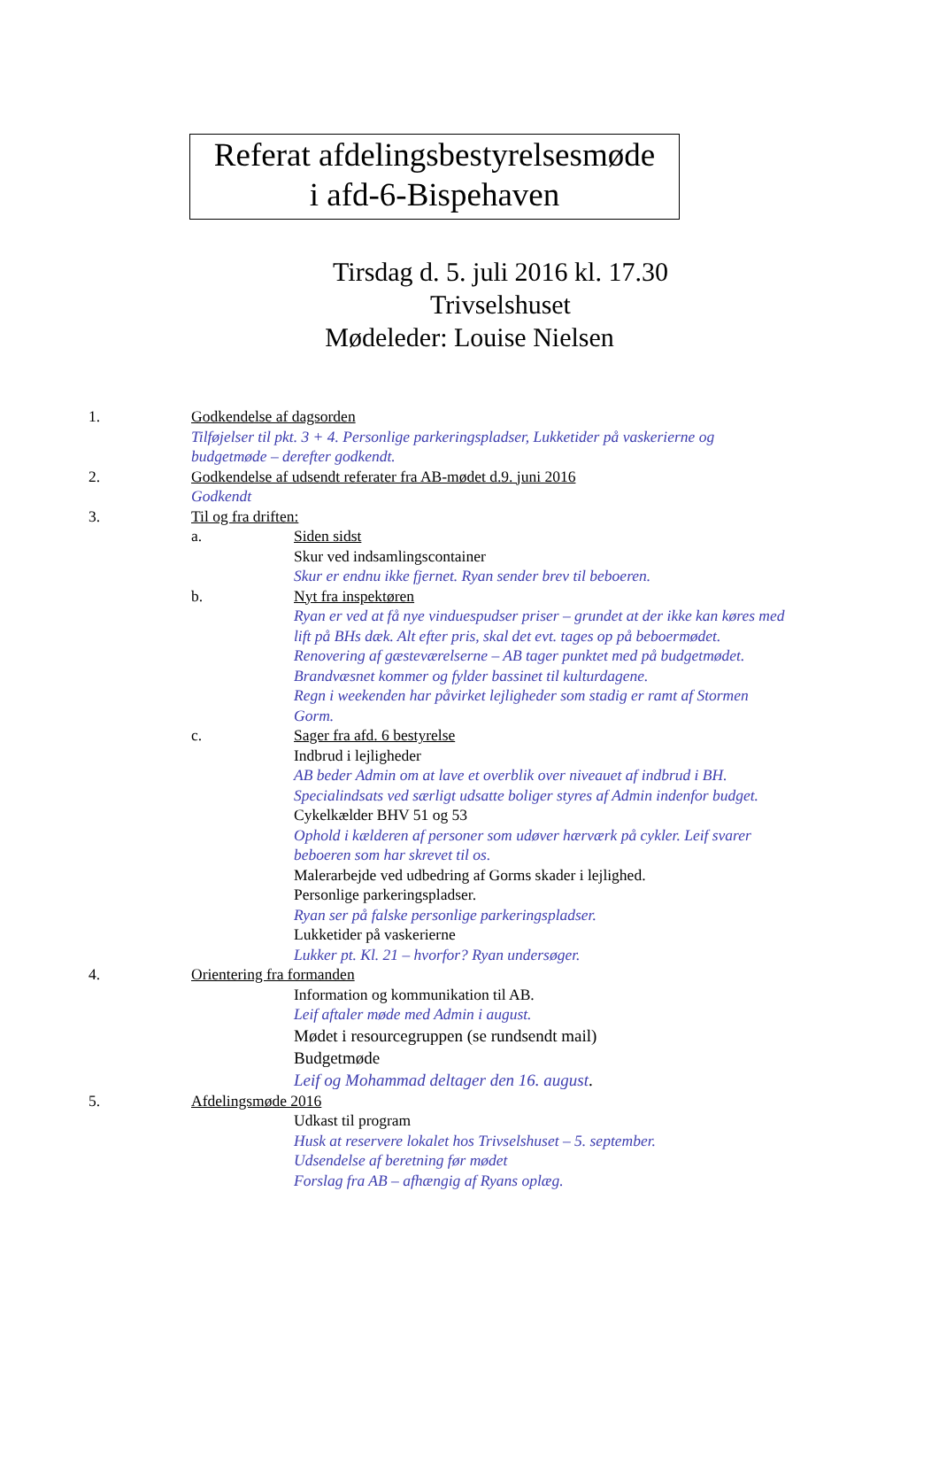Referat afdelingsbestyrelsesmøde
i afd-6-Bispehaven
Tirsdag d. 5. juli 2016 kl. 17.30
Trivselshuset
Mødeleder: Louise Nielsen
1. Godkendelse af dagsorden
Tilføjelser til pkt. 3 + 4. Personlige parkeringspladser, Lukketider på vaskerierne og
budgetmøde – derefter godkendt.
2. Godkendelse af udsendt referater fra AB-mødet d.9. juni 2016
Godkendt
3. Til og fra driften:
a. Siden sidst
Skur ved indsamlingscontainer
Skur er endnu ikke fjernet. Ryan sender brev til beboeren.
b. Nyt fra inspektøren
Ryan er ved at få nye vinduespudser priser – grundet at der ikke kan køres med
lift på BHs dæk. Alt efter pris, skal det evt. tages op på beboermødet.
Renovering af gæsteværelserne – AB tager punktet med på budgetmødet.
Brandvæsnet kommer og fylder bassinet til kulturdagene.
Regn i weekenden har påvirket lejligheder som stadig er ramt af Stormen
Gorm.
c. Sager fra afd. 6 bestyrelse
Indbrud i lejligheder
AB beder Admin om at lave et overblik over niveauet af indbrud i BH.
Specialindsats ved særligt udsatte boliger styres af Admin indenfor budget.
Cykelkælder BHV 51 og 53
Ophold i kælderen af personer som udøver hærværk på cykler. Leif svarer
beboeren som har skrevet til os.
Malerarbejde ved udbedring af Gorms skader i lejlighed.
Personlige parkeringspladser.
Ryan ser på falske personlige parkeringspladser.
Lukketider på vaskerierne
Lukker pt. Kl. 21 – hvorfor? Ryan undersøger.
4. Orientering fra formanden
Information og kommunikation til AB.
Leif aftaler møde med Admin i august.
Mødet i resourcegruppen (se rundsendt mail)
Budgetmøde
Leif og Mohammad deltager den 16. august.
5. Afdelingsmøde 2016
Udkast til program
Husk at reservere lokalet hos Trivselshuset – 5. september.
Udsendelse af beretning før mødet
Forslag fra AB – afhængig af Ryans oplæg.